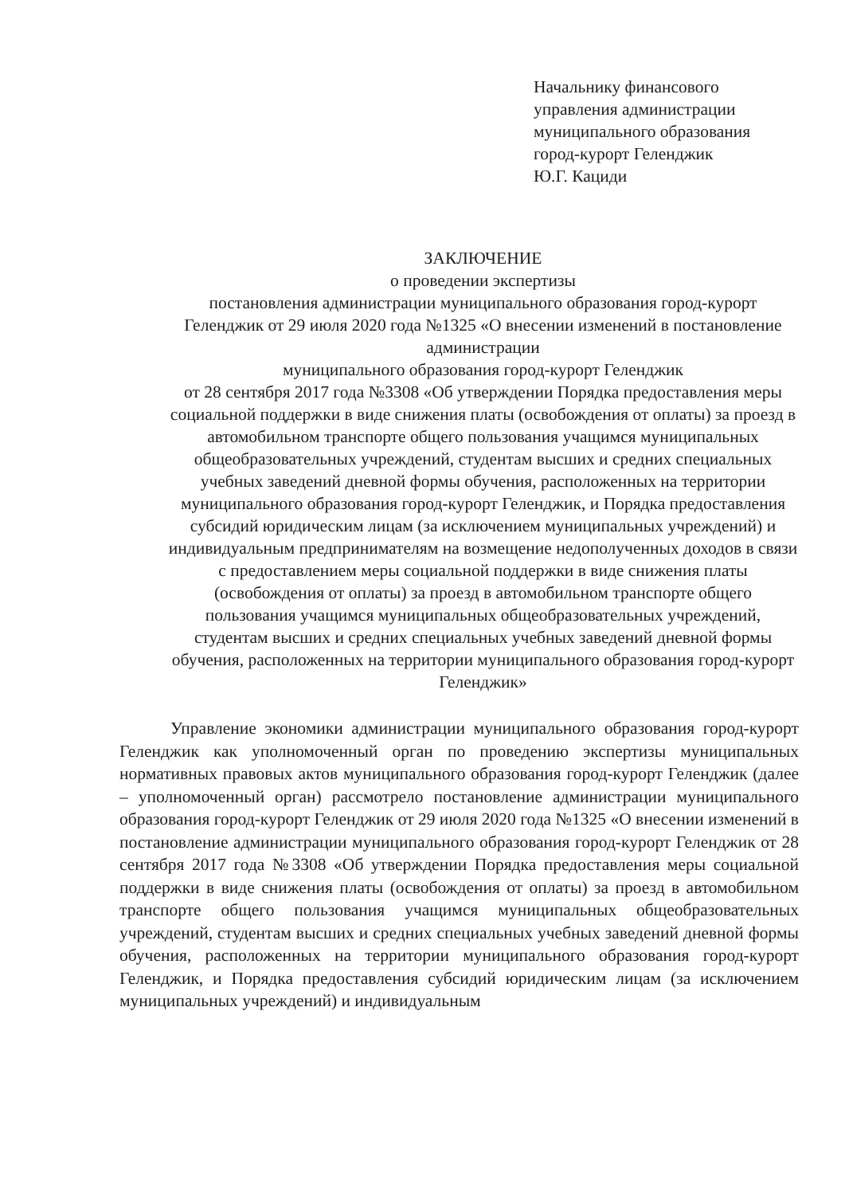Начальнику финансового
управления администрации
муниципального образования
город-курорт Геленджик
Ю.Г. Кациди
ЗАКЛЮЧЕНИЕ
о проведении экспертизы
постановления администрации муниципального образования город-курорт Геленджик от 29 июля 2020 года №1325 «О внесении изменений в постановление администрации
муниципального образования город-курорт Геленджик
от 28 сентября 2017 года №3308 «Об утверждении Порядка предоставления меры социальной поддержки в виде снижения платы (освобождения от оплаты) за проезд в автомобильном транспорте общего пользования учащимся муниципальных общеобразовательных учреждений, студентам высших и средних специальных учебных заведений дневной формы обучения, расположенных на территории муниципального образования город-курорт Геленджик, и Порядка предоставления субсидий юридическим лицам (за исключением муниципальных учреждений) и индивидуальным предпринимателям на возмещение недополученных доходов в связи с предоставлением меры социальной поддержки в виде снижения платы (освобождения от оплаты) за проезд в автомобильном транспорте общего пользования учащимся муниципальных общеобразовательных учреждений, студентам высших и средних специальных учебных заведений дневной формы обучения, расположенных на территории муниципального образования город-курорт Геленджик»
Управление экономики администрации муниципального образования город-курорт Геленджик как уполномоченный орган по проведению экспертизы муниципальных нормативных правовых актов муниципального образования город-курорт Геленджик (далее – уполномоченный орган) рассмотрело постановление администрации муниципального образования город-курорт Геленджик от 29 июля 2020 года №1325 «О внесении изменений в постановление администрации муниципального образования город-курорт Геленджик от 28 сентября 2017 года №3308 «Об утверждении Порядка предоставления меры социальной поддержки в виде снижения платы (освобождения от оплаты) за проезд в автомобильном транспорте общего пользования учащимся муниципальных общеобразовательных учреждений, студентам высших и средних специальных учебных заведений дневной формы обучения, расположенных на территории муниципального образования город-курорт Геленджик, и Порядка предоставления субсидий юридическим лицам (за исключением муниципальных учреждений) и индивидуальным